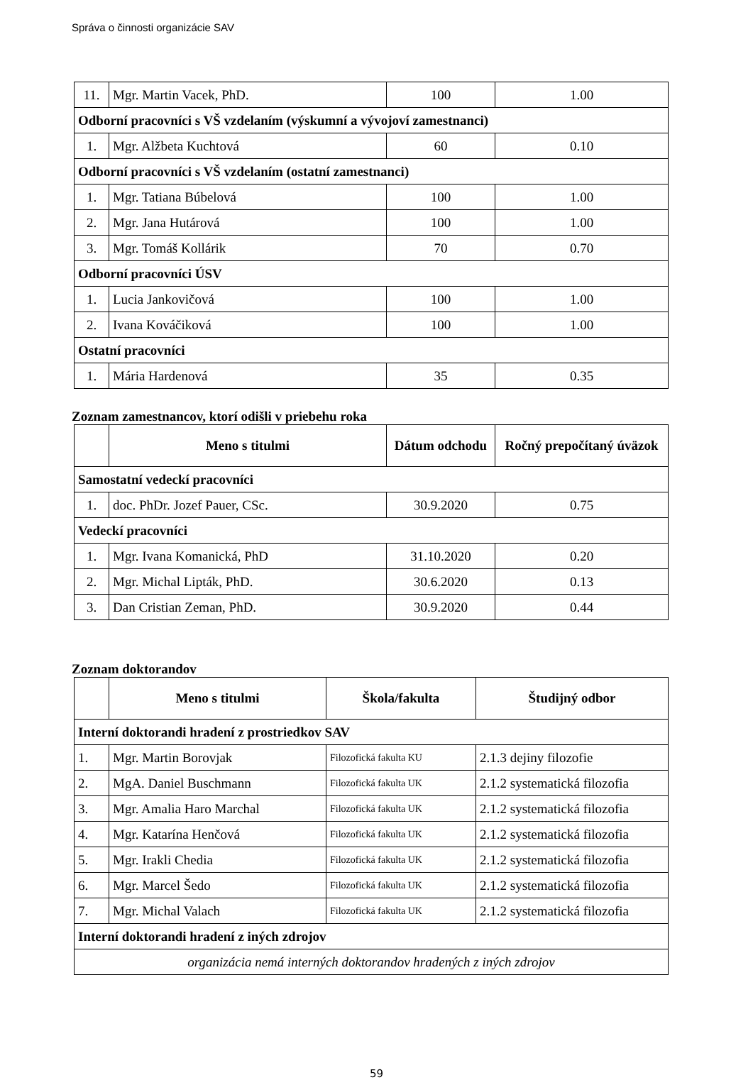Správa o činnosti organizácie SAV
| 11. | Mgr. Martin Vacek, PhD. | 100 | 1.00 |
| Odborní pracovníci s VŠ vzdelaním (výskumní a vývojoví zamestnanci) | | | |
| 1. | Mgr. Alžbeta Kuchtová | 60 | 0.10 |
| Odborní pracovníci s VŠ vzdelaním (ostatní zamestnanci) | | | |
| 1. | Mgr. Tatiana Búbelová | 100 | 1.00 |
| 2. | Mgr. Jana Hutárová | 100 | 1.00 |
| 3. | Mgr. Tomáš Kollárik | 70 | 0.70 |
| Odborní pracovníci ÚSV | | | |
| 1. | Lucia Jankovičová | 100 | 1.00 |
| 2. | Ivana Kováčiková | 100 | 1.00 |
| Ostatní pracovníci | | | |
| 1. | Mária Hardenová | 35 | 0.35 |
Zoznam zamestnancov, ktorí odišli v priebehu roka
| | Meno s titulmi | Dátum odchodu | Ročný prepočítaný úväzok |
| --- | --- | --- | --- |
| Samostatní vedeckí pracovníci | | | |
| 1. | doc. PhDr. Jozef Pauer, CSc. | 30.9.2020 | 0.75 |
| Vedeckí pracovníci | | | |
| 1. | Mgr. Ivana Komanická, PhD | 31.10.2020 | 0.20 |
| 2. | Mgr. Michal Lipták, PhD. | 30.6.2020 | 0.13 |
| 3. | Dan Cristian Zeman, PhD. | 30.9.2020 | 0.44 |
Zoznam doktorandov
| | Meno s titulmi | Škola/fakulta | Študijný odbor |
| --- | --- | --- | --- |
| Interní doktorandi hradení z prostriedkov SAV | | | |
| 1. | Mgr. Martin Borovjak | Filozofická fakulta KU | 2.1.3 dejiny filozofie |
| 2. | MgA. Daniel Buschmann | Filozofická fakulta UK | 2.1.2 systematická filozofia |
| 3. | Mgr. Amalia Haro Marchal | Filozofická fakulta UK | 2.1.2 systematická filozofia |
| 4. | Mgr. Katarína Henčová | Filozofická fakulta UK | 2.1.2 systematická filozofia |
| 5. | Mgr. Irakli Chedia | Filozofická fakulta UK | 2.1.2 systematická filozofia |
| 6. | Mgr. Marcel Šedo | Filozofická fakulta UK | 2.1.2 systematická filozofia |
| 7. | Mgr. Michal Valach | Filozofická fakulta UK | 2.1.2 systematická filozofia |
| Interní doktorandi hradení z iných zdrojov | | | |
| organizácia nemá interných doktorandov hradených z iných zdrojov | | | |
59